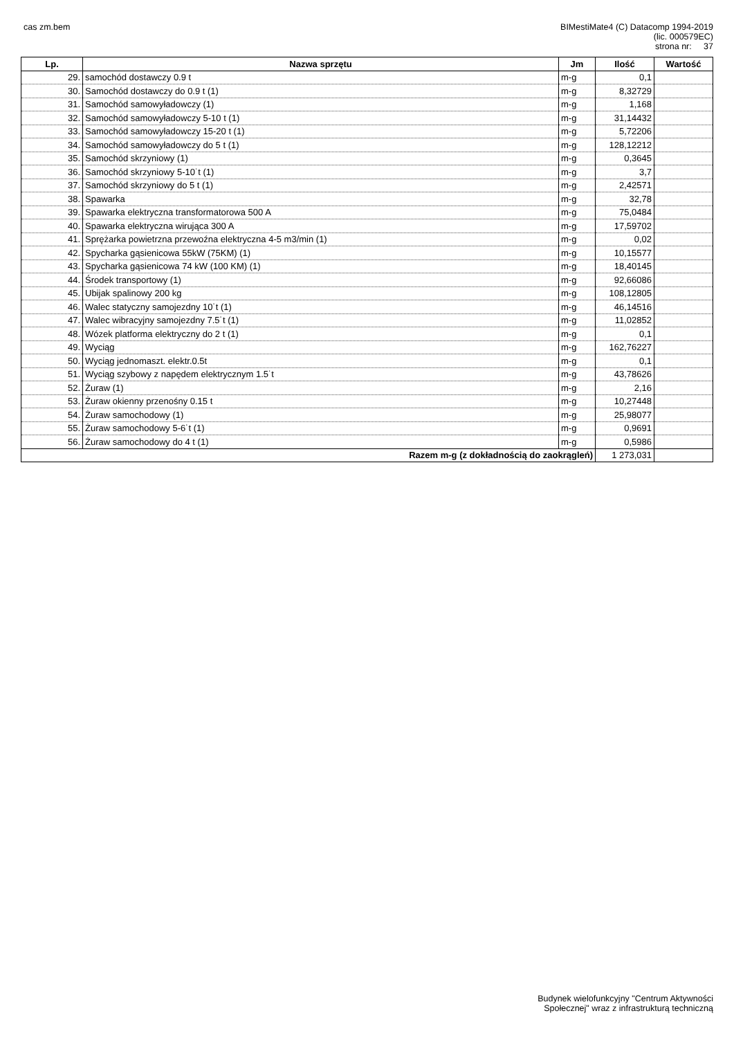cas zm.bem
BIMestiMate4 (C) Datacomp 1994-2019
(lic. 000579EC)
strona nr: 37
| Lp. | Nazwa sprzętu | Jm | Ilość | Wartość |
| --- | --- | --- | --- | --- |
| 29. | samochód dostawczy 0.9 t | m-g | 0,1 | |
| 30. | Samochód dostawczy do 0.9 t (1) | m-g | 8,32729 | |
| 31. | Samochód samowyładowczy (1) | m-g | 1,168 | |
| 32. | Samochód samowyładowczy 5-10 t (1) | m-g | 31,14432 | |
| 33. | Samochód samowyładowczy 15-20 t (1) | m-g | 5,72206 | |
| 34. | Samochód samowyładowczy do 5 t (1) | m-g | 128,12212 | |
| 35. | Samochód skrzyniowy (1) | m-g | 0,3645 | |
| 36. | Samochód skrzyniowy 5-10˙t (1) | m-g | 3,7 | |
| 37. | Samochód skrzyniowy do 5 t (1) | m-g | 2,42571 | |
| 38. | Spawarka | m-g | 32,78 | |
| 39. | Spawarka elektryczna transformatorowa 500 A | m-g | 75,0484 | |
| 40. | Spawarka elektryczna wirująca 300 A | m-g | 17,59702 | |
| 41. | Sprężarka powietrzna przewoźna elektryczna 4-5 m3/min (1) | m-g | 0,02 | |
| 42. | Spycharka gąsienicowa 55kW (75KM) (1) | m-g | 10,15577 | |
| 43. | Spycharka gąsienicowa 74 kW (100 KM) (1) | m-g | 18,40145 | |
| 44. | Środek transportowy (1) | m-g | 92,66086 | |
| 45. | Ubijak spalinowy 200 kg | m-g | 108,12805 | |
| 46. | Walec statyczny samojezdny 10˙t (1) | m-g | 46,14516 | |
| 47. | Walec wibracyjny samojezdny 7.5˙t (1) | m-g | 11,02852 | |
| 48. | Wózek platforma elektryczny do 2 t (1) | m-g | 0,1 | |
| 49. | Wyciąg | m-g | 162,76227 | |
| 50. | Wyciąg jednomaszt. elektr.0.5t | m-g | 0,1 | |
| 51. | Wyciąg szybowy z napędem elektrycznym 1.5˙t | m-g | 43,78626 | |
| 52. | Żuraw (1) | m-g | 2,16 | |
| 53. | Żuraw okienny przenośny 0.15 t | m-g | 10,27448 | |
| 54. | Żuraw samochodowy (1) | m-g | 25,98077 | |
| 55. | Żuraw samochodowy 5-6˙t (1) | m-g | 0,9691 | |
| 56. | Żuraw samochodowy do 4 t (1) | m-g | 0,5986 | |
| Razem m-g (z dokładnością do zaokrągleń) | | | 1 273,031 | |
Budynek wielofunkcyjny "Centrum Aktywności
Społecznej" wraz z infrastrukturą techniczną